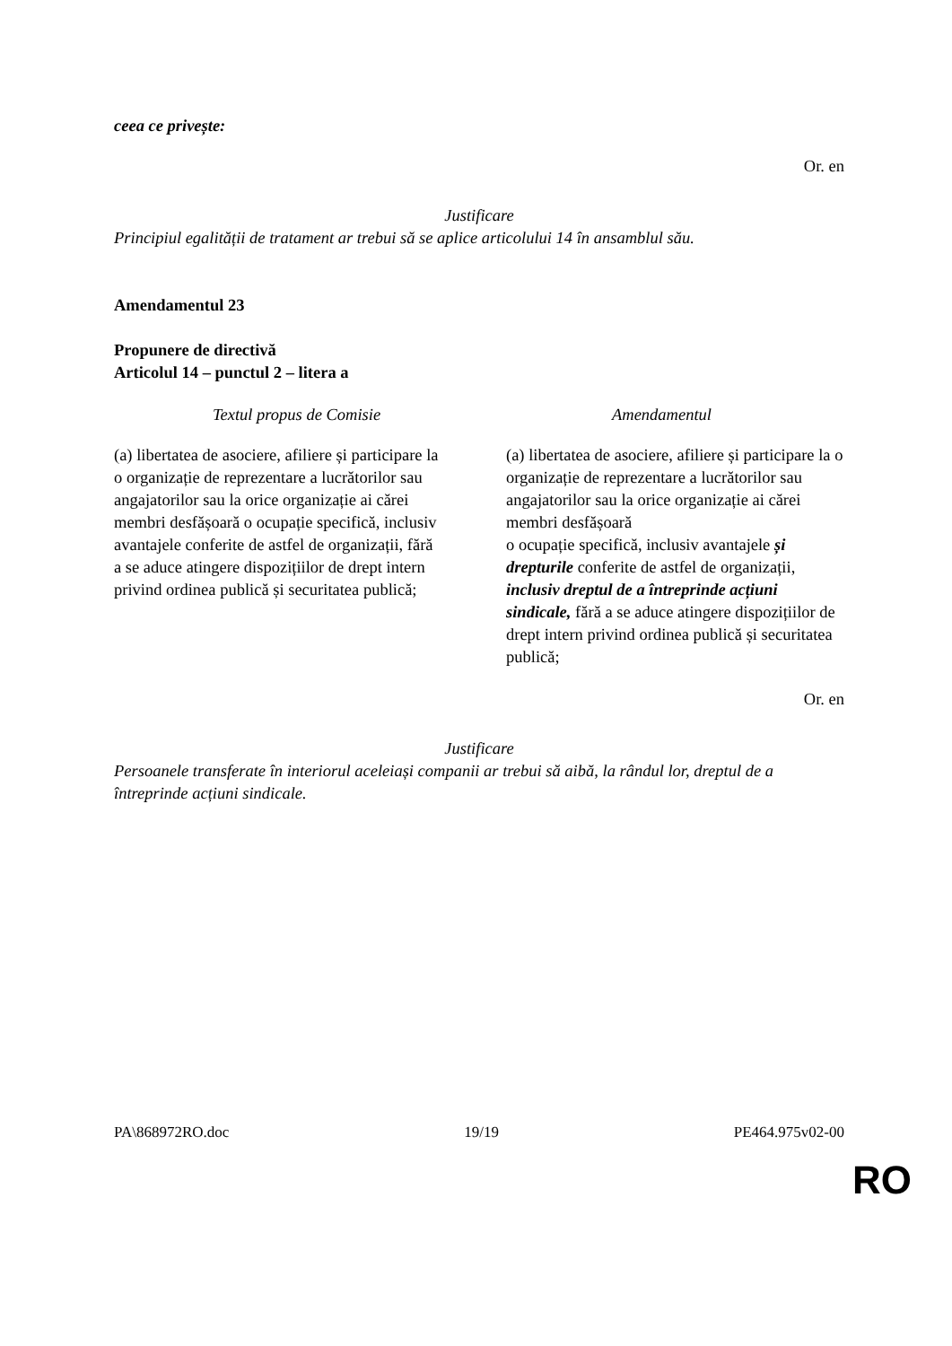ceea ce privește:
Or. en
Justificare
Principiul egalității de tratament ar trebui să se aplice articolului 14 în ansamblul său.
Amendamentul 23
Propunere de directivă
Articolul 14 – punctul 2 – litera a
| Textul propus de Comisie | Amendamentul |
| --- | --- |
| (a) libertatea de asociere, afiliere și participare la o organizație de reprezentare a lucrătorilor sau angajatorilor sau la orice organizație ai cărei membri desfășoară o ocupație specifică, inclusiv avantajele conferite de astfel de organizații, fără a se aduce atingere dispozițiilor de drept intern privind ordinea publică și securitatea publică; | (a) libertatea de asociere, afiliere și participare la o organizație de reprezentare a lucrătorilor sau angajatorilor sau la orice organizație ai cărei membri desfășoară o ocupație specifică, inclusiv avantajele și drepturile conferite de astfel de organizații, inclusiv dreptul de a întreprinde acțiuni sindicale, fără a se aduce atingere dispozițiilor de drept intern privind ordinea publică și securitatea publică; |
Or. en
Justificare
Persoanele transferate în interiorul aceleiași companii ar trebui să aibă, la rândul lor, dreptul de a întreprinde acțiuni sindicale.
PA\868972RO.doc 19/19 PE464.975v02-00
RO